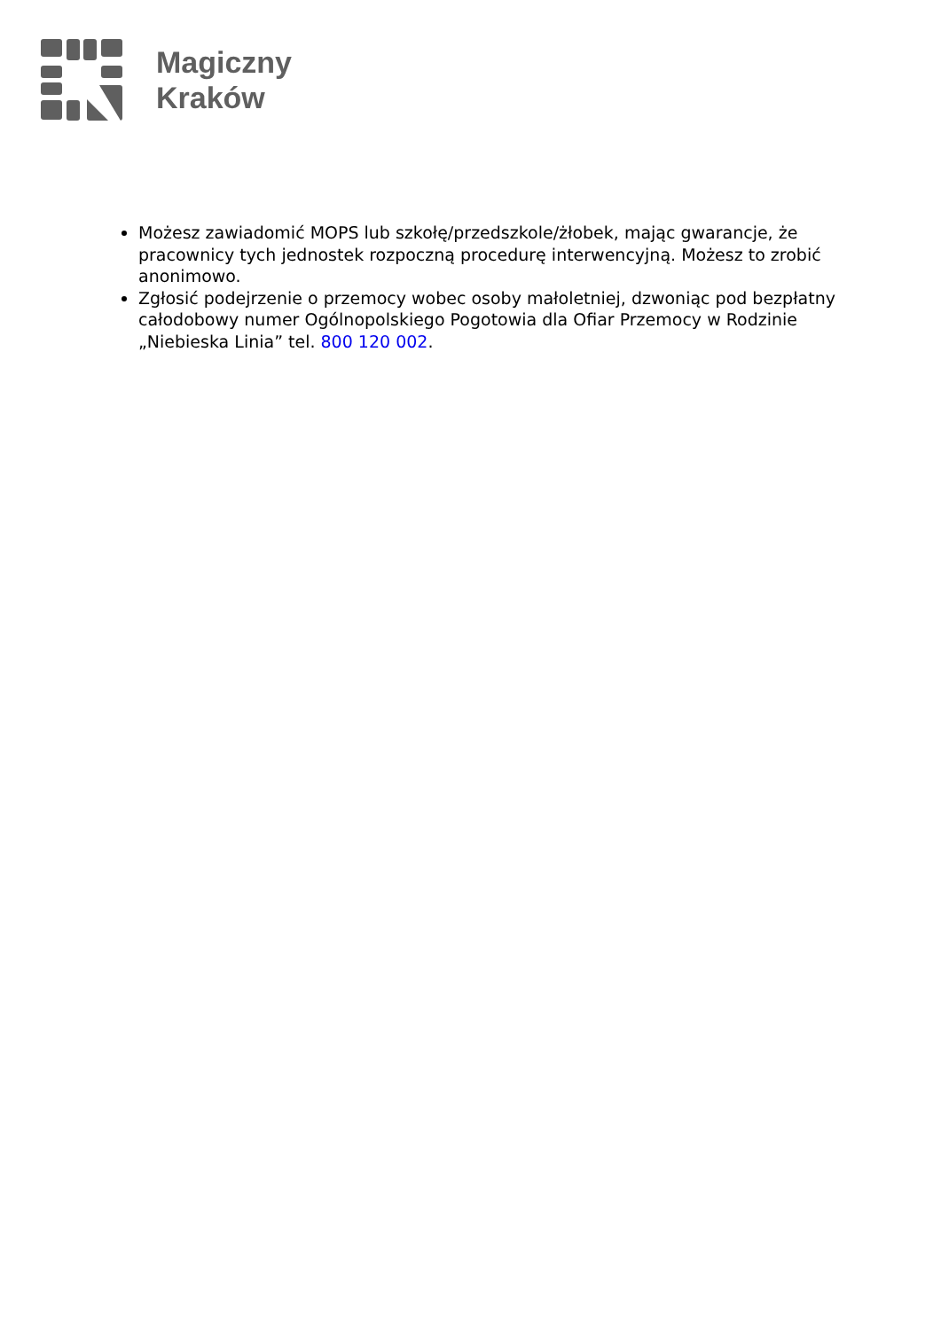Magiczny
Kraków
Możesz zawiadomić MOPS lub szkołę/przedszkole/żłobek, mając gwarancje, że pracownicy tych jednostek rozpoczną procedurę interwencyjną. Możesz to zrobić anonimowo.
Zgłosić podejrzenie o przemocy wobec osoby małoletniej, dzwoniąc pod bezpłatny całodobowy numer Ogólnopolskiego Pogotowia dla Ofiar Przemocy w Rodzinie „Niebieska Linia” tel. 800 120 002.